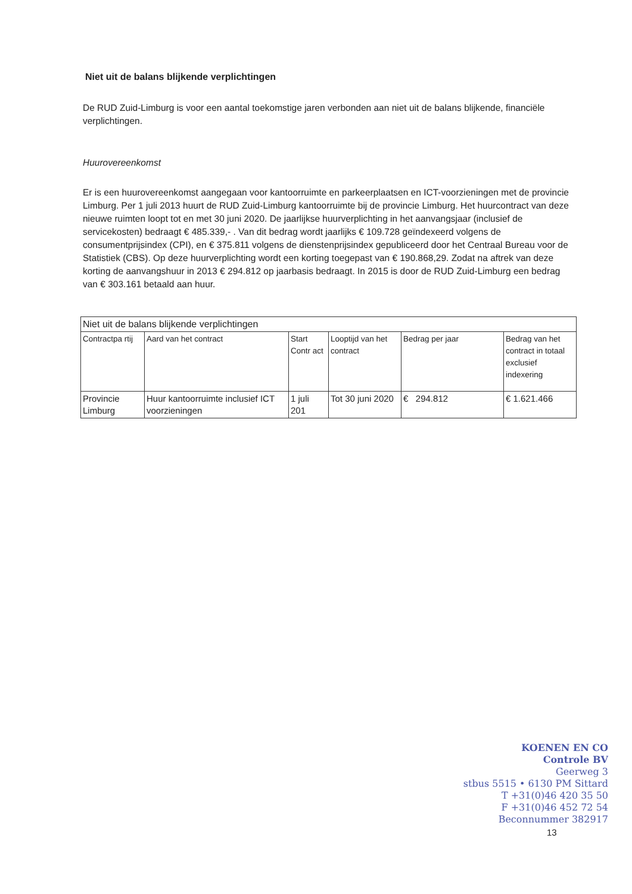Niet uit de balans blijkende verplichtingen
De RUD Zuid-Limburg is voor een aantal toekomstige jaren verbonden aan niet uit de balans blijkende, financiële verplichtingen.
Huurovereenkomst
Er is een huurovereenkomst aangegaan voor kantoorruimte en parkeerplaatsen en ICT-voorzieningen met de provincie Limburg. Per 1 juli 2013 huurt de RUD Zuid-Limburg kantoorruimte bij de provincie Limburg. Het huurcontract van deze nieuwe ruimten loopt tot en met 30 juni 2020. De jaarlijkse huurverplichting in het aanvangsjaar (inclusief de servicekosten) bedraagt € 485.339,- . Van dit bedrag wordt jaarlijks € 109.728 geïndexeerd volgens de consumentprijsindex (CPI), en € 375.811 volgens de dienstenprijsindex gepubliceerd door het Centraal Bureau voor de Statistiek (CBS). Op deze huurverplichting wordt een korting toegepast van € 190.868,29. Zodat na aftrek van deze korting de aanvangshuur in 2013 € 294.812 op jaarbasis bedraagt. In 2015 is door de RUD Zuid-Limburg een bedrag van € 303.161 betaald aan huur.
| Niet uit de balans blijkende verplichtingen | | | | | |
| --- | --- | --- | --- | --- | --- |
| Contractpa rtij | Aard van het contract | Start Contr act | Looptijd van het contract | Bedrag per jaar | Bedrag van het contract in totaal exclusief indexering |
| Provincie Limburg | Huur kantoorruimte inclusief ICT voorzieningen | 1 juli 201 | Tot 30 juni 2020 | € 294.812 | € 1.621.466 |
KOENEN EN CO
Controle BV
Geerweg 3
stbus 5515 • 6130 PM Sittard
T +31(0)46 420 35 50
F +31(0)46 452 72 54
Beconnummer 382917
13